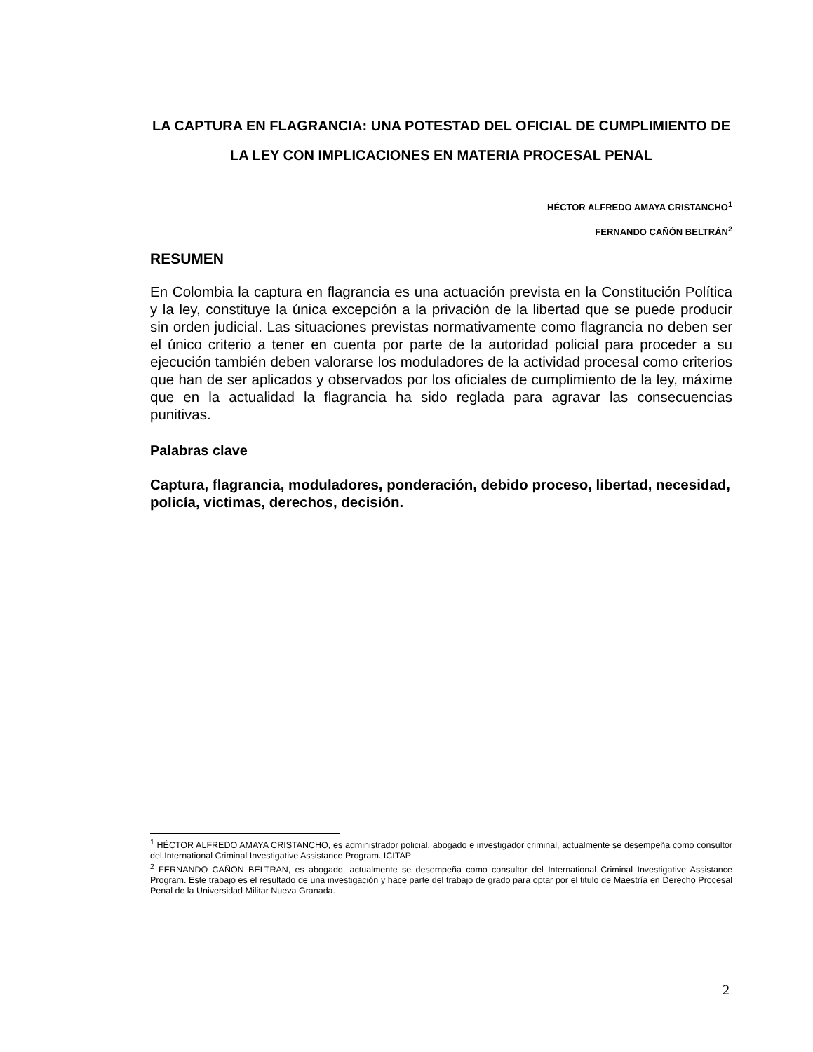LA CAPTURA EN FLAGRANCIA: UNA POTESTAD DEL OFICIAL DE CUMPLIMIENTO DE LA LEY CON IMPLICACIONES EN MATERIA PROCESAL PENAL
HÉCTOR ALFREDO AMAYA CRISTANCHO<sup>1</sup>
FERNANDO CAÑÓN BELTRÁN<sup>2</sup>
RESUMEN
En Colombia la captura en flagrancia es una actuación prevista en la Constitución Política y la ley, constituye la única excepción a la privación de la libertad que se puede producir sin orden judicial. Las situaciones previstas normativamente como flagrancia no deben ser el único criterio a tener en cuenta por parte de la autoridad policial para proceder a su ejecución también deben valorarse los moduladores de la actividad procesal como criterios que han de ser aplicados y observados por los oficiales de cumplimiento de la ley, máxime que en la actualidad la flagrancia ha sido reglada para agravar las consecuencias punitivas.
Palabras clave
Captura, flagrancia, moduladores, ponderación, debido proceso, libertad, necesidad, policía, victimas, derechos, decisión.
<sup>1</sup> HÉCTOR ALFREDO AMAYA CRISTANCHO, es administrador policial, abogado e investigador criminal, actualmente se desempeña como consultor del International Criminal Investigative Assistance Program. ICITAP
<sup>2</sup> FERNANDO CAÑON BELTRAN, es abogado, actualmente se desempeña como consultor del International Criminal Investigative Assistance Program. Este trabajo es el resultado de una investigación y hace parte del trabajo de grado para optar por el titulo de Maestría en Derecho Procesal Penal de la Universidad Militar Nueva Granada.
2